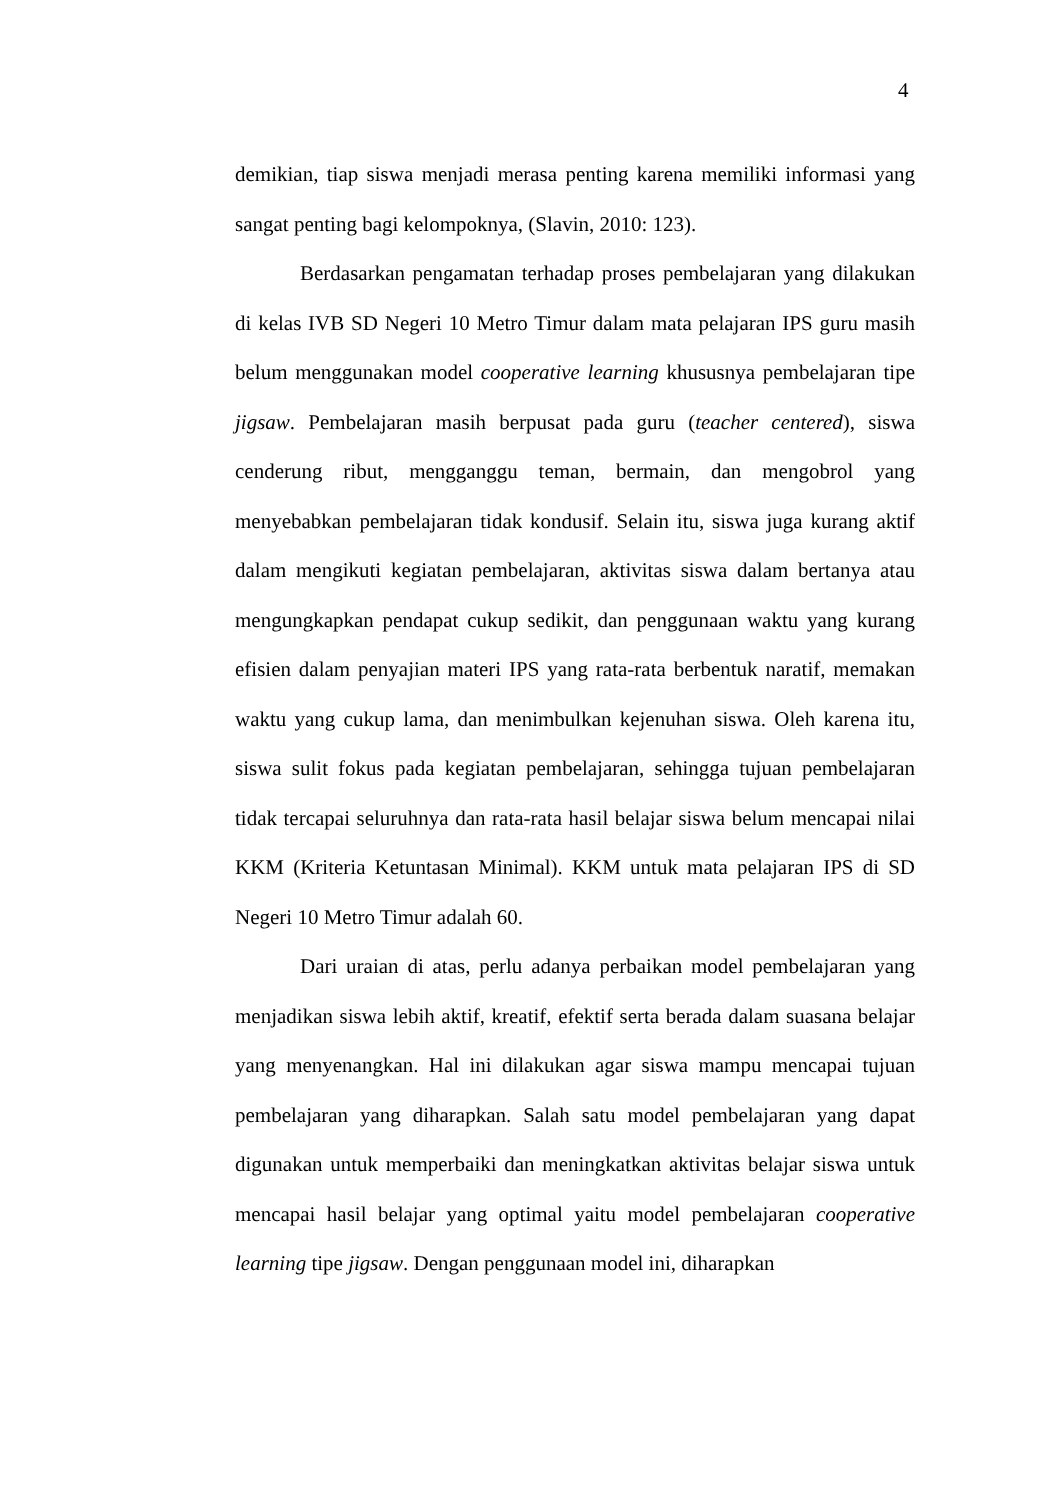4
demikian, tiap siswa menjadi merasa penting karena memiliki informasi yang sangat penting bagi kelompoknya, (Slavin, 2010: 123).
Berdasarkan pengamatan terhadap proses pembelajaran yang dilakukan di kelas IVB SD Negeri 10 Metro Timur dalam mata pelajaran IPS guru masih belum menggunakan model cooperative learning khususnya pembelajaran tipe jigsaw. Pembelajaran masih berpusat pada guru (teacher centered), siswa cenderung ribut, mengganggu teman, bermain, dan mengobrol yang menyebabkan pembelajaran tidak kondusif. Selain itu, siswa juga kurang aktif dalam mengikuti kegiatan pembelajaran, aktivitas siswa dalam bertanya atau mengungkapkan pendapat cukup sedikit, dan penggunaan waktu yang kurang efisien dalam penyajian materi IPS yang rata-rata berbentuk naratif, memakan waktu yang cukup lama, dan menimbulkan kejenuhan siswa. Oleh karena itu, siswa sulit fokus pada kegiatan pembelajaran, sehingga tujuan pembelajaran tidak tercapai seluruhnya dan rata-rata hasil belajar siswa belum mencapai nilai KKM (Kriteria Ketuntasan Minimal). KKM untuk mata pelajaran IPS di SD Negeri 10 Metro Timur adalah 60.
Dari uraian di atas, perlu adanya perbaikan model pembelajaran yang menjadikan siswa lebih aktif, kreatif, efektif serta berada dalam suasana belajar yang menyenangkan. Hal ini dilakukan agar siswa mampu mencapai tujuan pembelajaran yang diharapkan. Salah satu model pembelajaran yang dapat digunakan untuk memperbaiki dan meningkatkan aktivitas belajar siswa untuk mencapai hasil belajar yang optimal yaitu model pembelajaran cooperative learning tipe jigsaw. Dengan penggunaan model ini, diharapkan